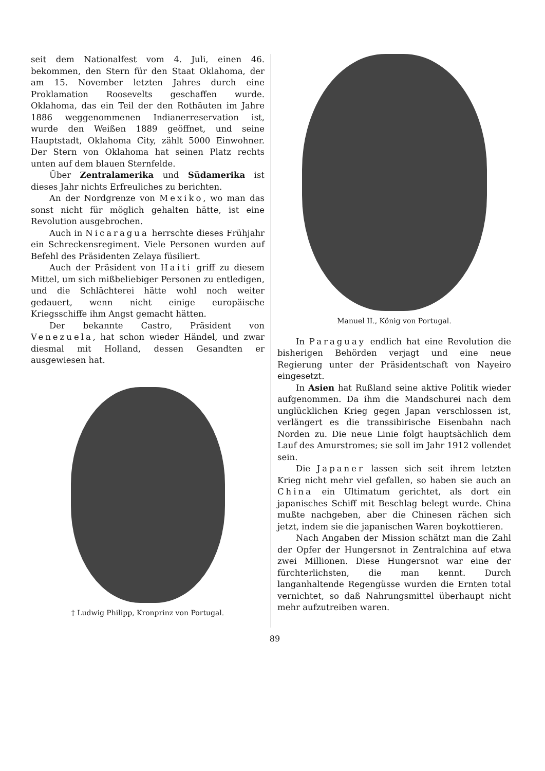seit dem Nationalfest vom 4. Juli, einen 46. bekommen, den Stern für den Staat Oklahoma, der am 15. November letzten Jahres durch eine Proklamation Roosevelts geschaffen wurde. Oklahoma, das ein Teil der den Rothäuten im Jahre 1886 weggenommenen Indianerreservation ist, wurde den Weißen 1889 geöffnet, und seine Hauptstadt, Oklahoma City, zählt 5000 Einwohner. Der Stern von Oklahoma hat seinen Platz rechts unten auf dem blauen Sternfelde.
Über Zentralamerika und Südamerika ist dieses Jahr nichts Erfreuliches zu berichten.
An der Nordgrenze von Mexiko, wo man das sonst nicht für möglich gehalten hätte, ist eine Revolution ausgebrochen.
Auch in Nicaragua herrschte dieses Frühjahr ein Schreckensregiment. Viele Personen wurden auf Befehl des Präsidenten Zelaya füsiliert.
Auch der Präsident von Haiti griff zu diesem Mittel, um sich mißbeliebiger Personen zu entledigen, und die Schlächterei hätte wohl noch weiter gedauert, wenn nicht einige europäische Kriegsschiffe ihm Angst gemacht hätten.
Der bekannte Castro, Präsident von Venezuela, hat schon wieder Händel, und zwar diesmal mit Holland, dessen Gesandten er ausgewiesen hat.
† Ludwig Philipp, Kronprinz von Portugal.
Manuel II., König von Portugal.
In Paraguay endlich hat eine Revolution die bisherigen Behörden verjagt und eine neue Regierung unter der Präsidentschaft von Nayeiro eingesetzt.
In Asien hat Rußland seine aktive Politik wieder aufgenommen. Da ihm die Mandschurei nach dem unglücklichen Krieg gegen Japan verschlossen ist, verlängert es die transsibirische Eisenbahn nach Norden zu. Die neue Linie folgt hauptsächlich dem Lauf des Amurstromes; sie soll im Jahr 1912 vollendet sein.
Die Japaner lassen sich seit ihrem letzten Krieg nicht mehr viel gefallen, so haben sie auch an China ein Ultimatum gerichtet, als dort ein japanisches Schiff mit Beschlag belegt wurde. China mußte nachgeben, aber die Chinesen rächen sich jetzt, indem sie die japanischen Waren boykottieren.
Nach Angaben der Mission schätzt man die Zahl der Opfer der Hungersnot in Zentralchina auf etwa zwei Millionen. Diese Hungersnot war eine der fürchterlichsten, die man kennt. Durch langanhaltende Regengüsse wurden die Ernten total vernichtet, so daß Nahrungsmittel überhaupt nicht mehr aufzutreiben waren.
89